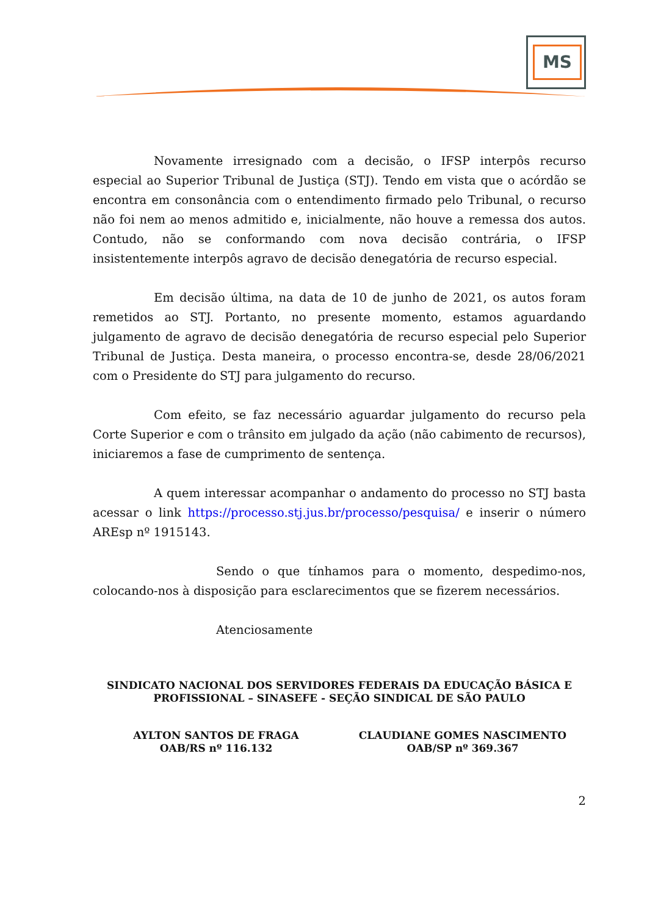MS
Novamente irresignado com a decisão, o IFSP interpôs recurso especial ao Superior Tribunal de Justiça (STJ). Tendo em vista que o acórdão se encontra em consonância com o entendimento firmado pelo Tribunal, o recurso não foi nem ao menos admitido e, inicialmente, não houve a remessa dos autos. Contudo, não se conformando com nova decisão contrária, o IFSP insistentemente interpôs agravo de decisão denegatória de recurso especial.
Em decisão última, na data de 10 de junho de 2021, os autos foram remetidos ao STJ. Portanto, no presente momento, estamos aguardando julgamento de agravo de decisão denegatória de recurso especial pelo Superior Tribunal de Justiça. Desta maneira, o processo encontra-se, desde 28/06/2021 com o Presidente do STJ para julgamento do recurso.
Com efeito, se faz necessário aguardar julgamento do recurso pela Corte Superior e com o trânsito em julgado da ação (não cabimento de recursos), iniciaremos a fase de cumprimento de sentença.
A quem interessar acompanhar o andamento do processo no STJ basta acessar o link https://processo.stj.jus.br/processo/pesquisa/ e inserir o número AREsp nº 1915143.
Sendo o que tínhamos para o momento, despedimo-nos, colocando-nos à disposição para esclarecimentos que se fizerem necessários.
Atenciosamente
SINDICATO NACIONAL DOS SERVIDORES FEDERAIS DA EDUCAÇÃO BÁSICA E
PROFISSIONAL – SINASEFE - SEÇÃO SINDICAL DE SÃO PAULO
AYLTON SANTOS DE FRAGA
OAB/RS nº 116.132
CLAUDIANE GOMES NASCIMENTO
OAB/SP nº 369.367
2